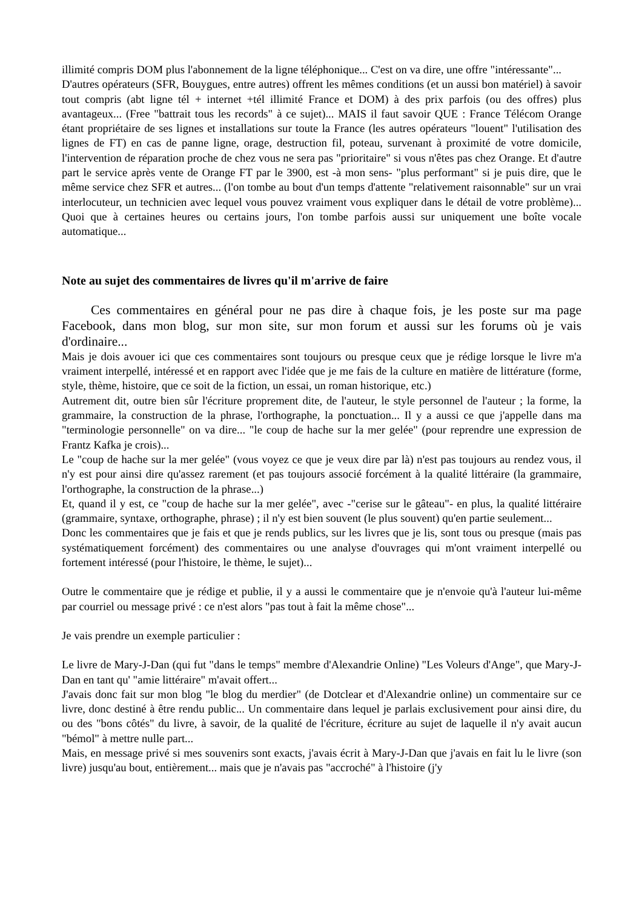illimité compris DOM plus l'abonnement de la ligne téléphonique... C'est on va dire, une offre "intéressante"...
D'autres opérateurs (SFR, Bouygues, entre autres) offrent les mêmes conditions (et un aussi bon matériel) à savoir tout compris (abt ligne tél + internet +tél illimité France et DOM) à des prix parfois (ou des offres) plus avantageux... (Free "battrait tous les records" à ce sujet)... MAIS il faut savoir QUE : France Télécom Orange étant propriétaire de ses lignes et installations sur toute la France (les autres opérateurs "louent" l'utilisation des lignes de FT) en cas de panne ligne, orage, destruction fil, poteau, survenant à proximité de votre domicile, l'intervention de réparation proche de chez vous ne sera pas "prioritaire" si vous n'êtes pas chez Orange. Et d'autre part le service après vente de Orange FT par le 3900, est -à mon sens- "plus performant" si je puis dire, que le même service chez SFR et autres... (l'on tombe au bout d'un temps d'attente "relativement raisonnable" sur un vrai interlocuteur, un technicien avec lequel vous pouvez vraiment vous expliquer dans le détail de votre problème)... Quoi que à certaines heures ou certains jours, l'on tombe parfois aussi sur uniquement une boîte vocale automatique...
Note au sujet des commentaires de livres qu'il m'arrive de faire
Ces commentaires en général pour ne pas dire à chaque fois, je les poste sur ma page Facebook, dans mon blog, sur mon site, sur mon forum et aussi sur les forums où je vais d'ordinaire...
Mais je dois avouer ici que ces commentaires sont toujours ou presque ceux que je rédige lorsque le livre m'a vraiment interpellé, intéressé et en rapport avec l'idée que je me fais de la culture en matière de littérature (forme, style, thème, histoire, que ce soit de la fiction, un essai, un roman historique, etc.)
Autrement dit, outre bien sûr l'écriture proprement dite, de l'auteur, le style personnel de l'auteur ; la forme, la grammaire, la construction de la phrase, l'orthographe, la ponctuation... Il y a aussi ce que j'appelle dans ma "terminologie personnelle" on va dire... "le coup de hache sur la mer gelée" (pour reprendre une expression de Frantz Kafka je crois)...
Le "coup de hache sur la mer gelée" (vous voyez ce que je veux dire par là) n'est pas toujours au rendez vous, il n'y est pour ainsi dire qu'assez rarement (et pas toujours associé forcément à la qualité littéraire (la grammaire, l'orthographe, la construction de la phrase...)
Et, quand il y est, ce "coup de hache sur la mer gelée", avec -"cerise sur le gâteau"- en plus, la qualité littéraire (grammaire, syntaxe, orthographe, phrase) ; il n'y est bien souvent (le plus souvent) qu'en partie seulement...
Donc les commentaires que je fais et que je rends publics, sur les livres que je lis, sont tous ou presque (mais pas systématiquement forcément) des commentaires ou une analyse d'ouvrages qui m'ont vraiment interpellé ou fortement intéressé (pour l'histoire, le thème, le sujet)...
Outre le commentaire que je rédige et publie, il y a aussi le commentaire que je n'envoie qu'à l'auteur lui-même par courriel ou message privé : ce n'est alors "pas tout à fait la même chose"...
Je vais prendre un exemple particulier :
Le livre de Mary-J-Dan (qui fut "dans le temps" membre d'Alexandrie Online) "Les Voleurs d'Ange", que Mary-J-Dan en tant qu' "amie littéraire" m'avait offert...
J'avais donc fait sur mon blog "le blog du merdier" (de Dotclear et d'Alexandrie online) un commentaire sur ce livre, donc destiné à être rendu public... Un commentaire dans lequel je parlais exclusivement pour ainsi dire, du ou des "bons côtés" du livre, à savoir, de la qualité de l'écriture, écriture au sujet de laquelle il n'y avait aucun "bémol" à mettre nulle part...
Mais, en message privé si mes souvenirs sont exacts, j'avais écrit à Mary-J-Dan que j'avais en fait lu le livre (son livre) jusqu'au bout, entièrement... mais que je n'avais pas "accroché" à l'histoire (j'y